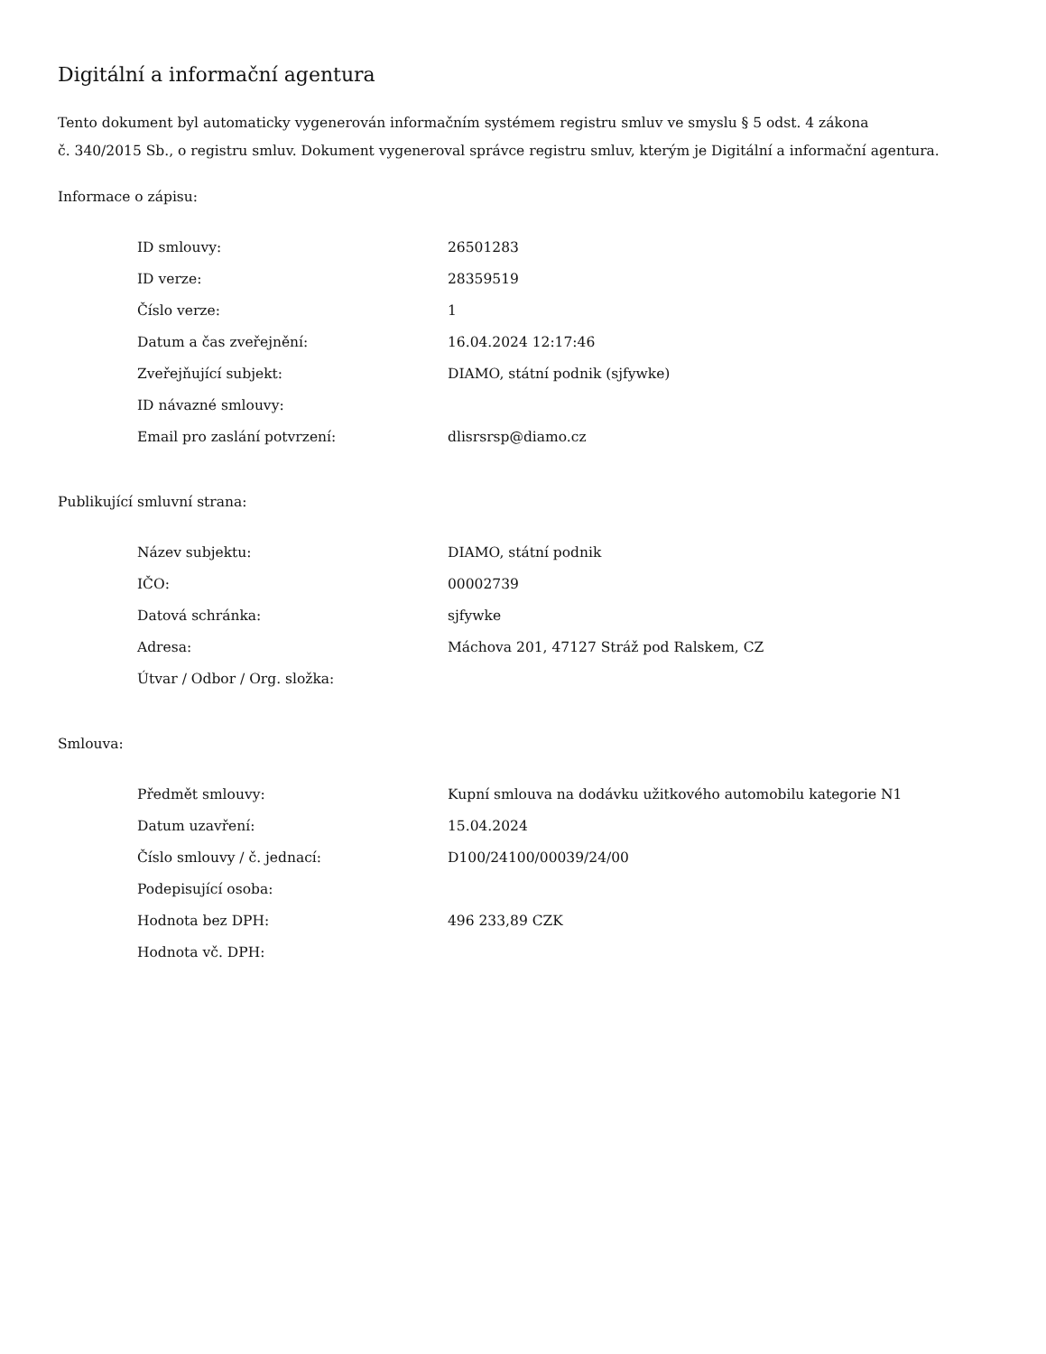Digitální a informační agentura
Tento dokument byl automaticky vygenerován informačním systémem registru smluv ve smyslu § 5 odst. 4 zákona
č. 340/2015 Sb., o registru smluv. Dokument vygeneroval správce registru smluv, kterým je Digitální a informační agentura.
Informace o zápisu:
| ID smlouvy: | 26501283 |
| ID verze: | 28359519 |
| Číslo verze: | 1 |
| Datum a čas zveřejnění: | 16.04.2024 12:17:46 |
| Zveřejňující subjekt: | DIAMO, státní podnik (sjfywke) |
| ID návazné smlouvy: | |
| Email pro zaslání potvrzení: | dlisrsrsp@diamo.cz |
Publikující smluvní strana:
| Název subjektu: | DIAMO, státní podnik |
| IČO: | 00002739 |
| Datová schránka: | sjfywke |
| Adresa: | Máchova 201, 47127 Stráž pod Ralskem, CZ |
| Útvar / Odbor / Org. složka: | |
Smlouva:
| Předmět smlouvy: | Kupní smlouva na dodávku užitkového automobilu kategorie N1 |
| Datum uzavření: | 15.04.2024 |
| Číslo smlouvy / č. jednací: | D100/24100/00039/24/00 |
| Podepisující osoba: | |
| Hodnota bez DPH: | 496 233,89 CZK |
| Hodnota vč. DPH: | |